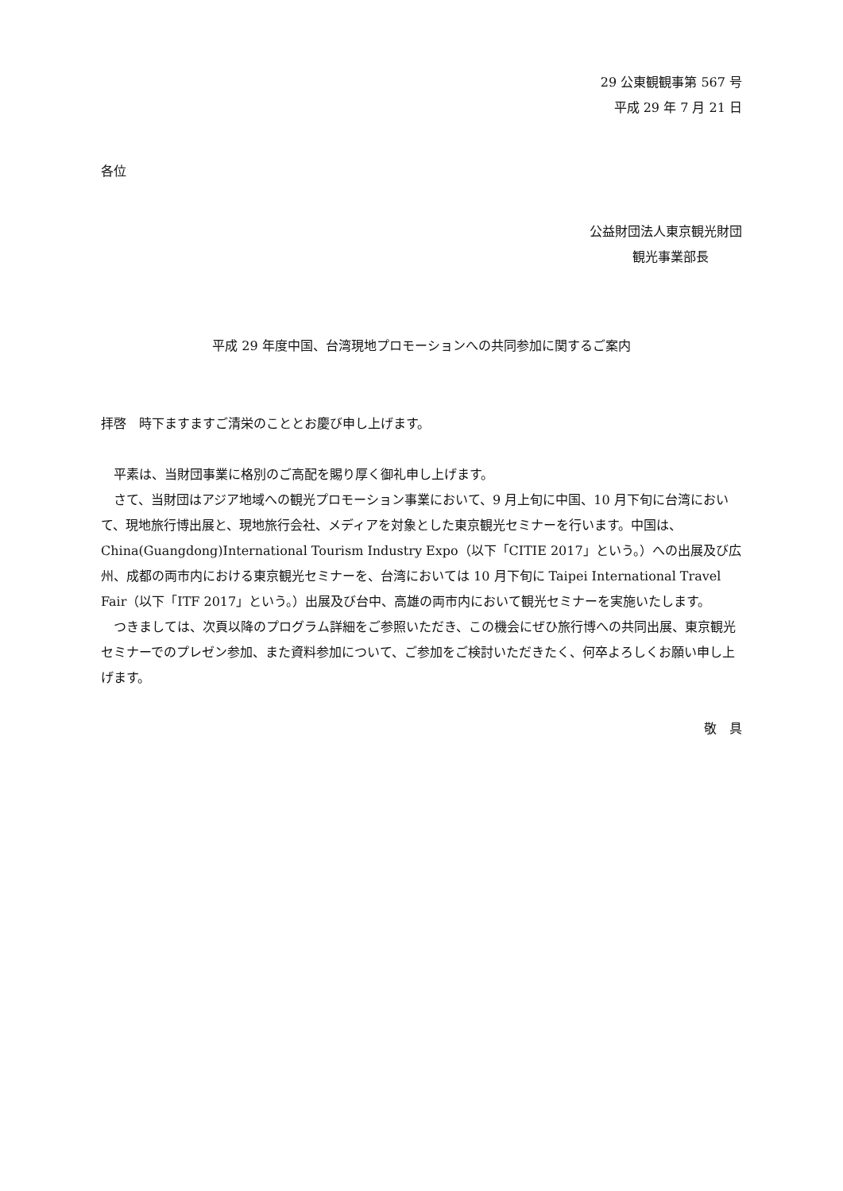29 公東観観事第 567 号
平成 29 年 7 月 21 日
各位
公益財団法人東京観光財団
観光事業部長
平成 29 年度中国、台湾現地プロモーションへの共同参加に関するご案内
拝啓　時下ますますご清栄のこととお慶び申し上げます。
　平素は、当財団事業に格別のご高配を賜り厚く御礼申し上げます。
　さて、当財団はアジア地域への観光プロモーション事業において、9 月上旬に中国、10 月下旬に台湾において、現地旅行博出展と、現地旅行会社、メディアを対象とした東京観光セミナーを行います。中国は、China(Guangdong)International Tourism Industry Expo（以下「CITIE 2017」という。）への出展及び広州、成都の両市内における東京観光セミナーを、台湾においては 10 月下旬に Taipei International Travel Fair（以下「ITF 2017」という。）出展及び台中、高雄の両市内において観光セミナーを実施いたします。
　つきましては、次頁以降のプログラム詳細をご参照いただき、この機会にぜひ旅行博への共同出展、東京観光セミナーでのプレゼン参加、また資料参加について、ご参加をご検討いただきたく、何卒よろしくお願い申し上げます。
敬　具